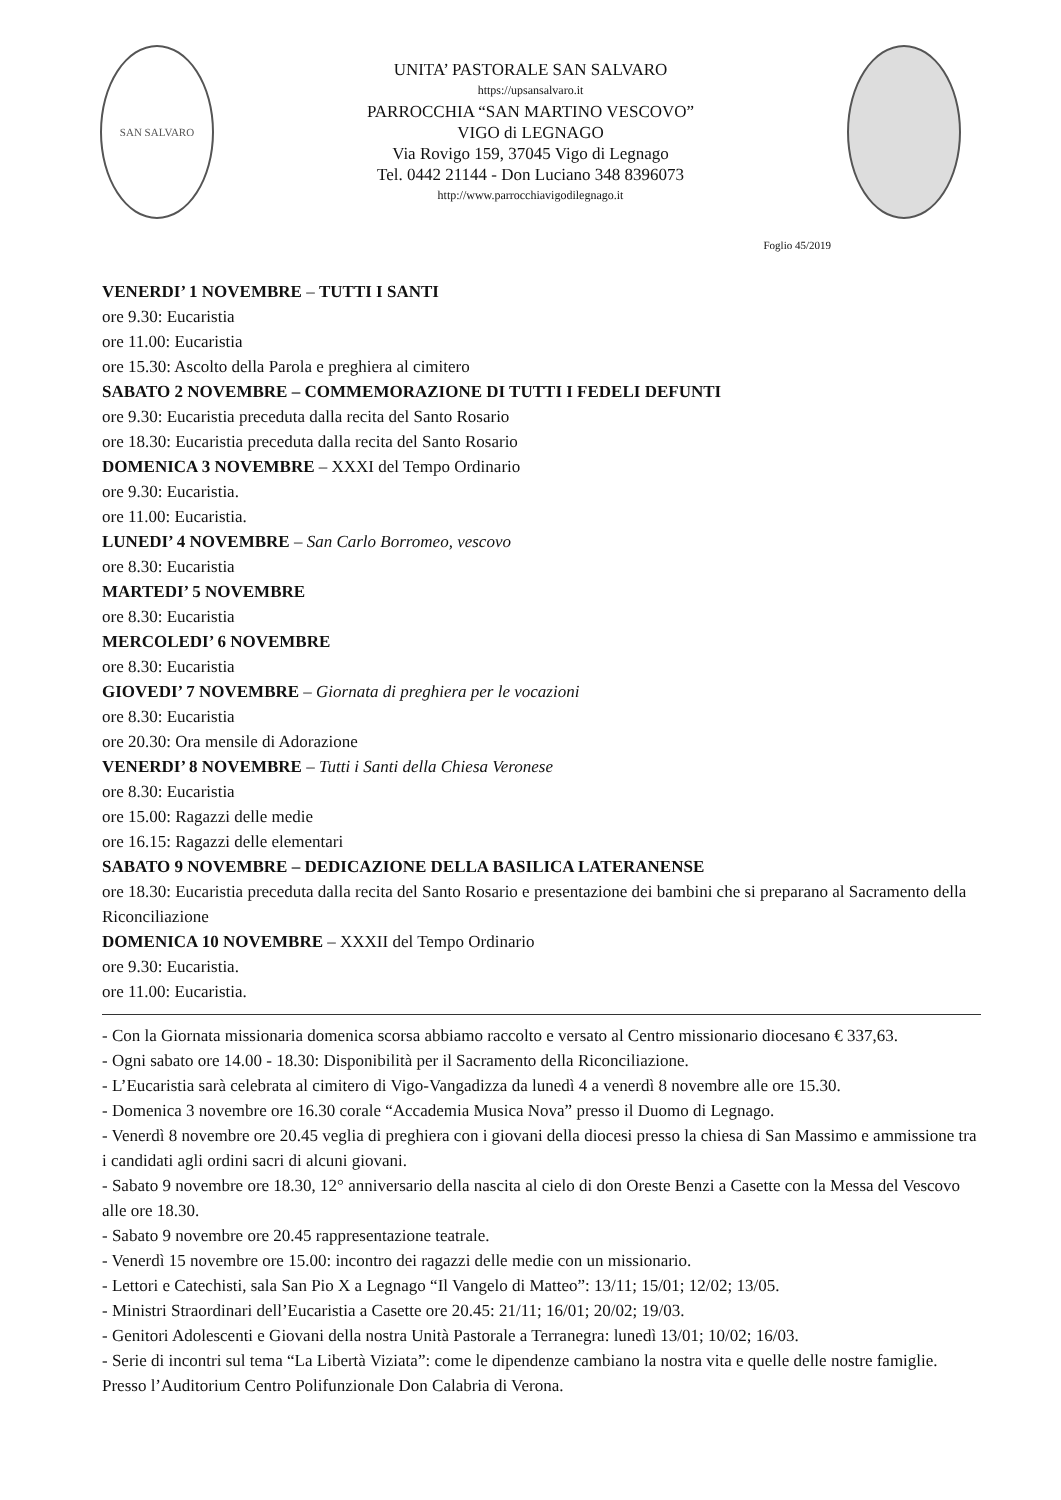SAN SALVARO
UNITA’ PASTORALE SAN SALVARO
https://upsansalvaro.it
PARROCCHIA “SAN MARTINO VESCOVO”
VIGO di LEGNAGO
Via Rovigo 159, 37045 Vigo di Legnago
Tel. 0442 21144 - Don Luciano 348 8396073
http://www.parrocchiavigodilegnago.it
Foglio 45/2019
VENERDI’ 1 NOVEMBRE – TUTTI I SANTI
ore 9.30: Eucaristia
ore 11.00: Eucaristia
ore 15.30: Ascolto della Parola e preghiera al cimitero
SABATO 2 NOVEMBRE – COMMEMORAZIONE DI TUTTI I FEDELI DEFUNTI
ore 9.30: Eucaristia preceduta dalla recita del Santo Rosario
ore 18.30: Eucaristia preceduta dalla recita del Santo Rosario
DOMENICA 3 NOVEMBRE – XXXI del Tempo Ordinario
ore 9.30: Eucaristia.
ore 11.00: Eucaristia.
LUNEDI’ 4 NOVEMBRE – San Carlo Borromeo, vescovo
ore 8.30: Eucaristia
MARTEDI’ 5 NOVEMBRE
ore 8.30: Eucaristia
MERCOLEDI’ 6 NOVEMBRE
ore 8.30: Eucaristia
GIOVEDI’ 7 NOVEMBRE – Giornata di preghiera per le vocazioni
ore 8.30: Eucaristia
ore 20.30: Ora mensile di Adorazione
VENERDI’ 8 NOVEMBRE – Tutti i Santi della Chiesa Veronese
ore 8.30: Eucaristia
ore 15.00: Ragazzi delle medie
ore 16.15: Ragazzi delle elementari
SABATO 9 NOVEMBRE – DEDICAZIONE DELLA BASILICA LATERANENSE
ore 18.30: Eucaristia preceduta dalla recita del Santo Rosario e presentazione dei bambini che si preparano al Sacramento della Riconciliazione
DOMENICA 10 NOVEMBRE – XXXII del Tempo Ordinario
ore 9.30: Eucaristia.
ore 11.00: Eucaristia.
- Con la Giornata missionaria domenica scorsa abbiamo raccolto e versato al Centro missionario diocesano € 337,63.
- Ogni sabato ore 14.00 - 18.30: Disponibilità per il Sacramento della Riconciliazione.
- L’Eucaristia sarà celebrata al cimitero di Vigo-Vangadizza da lunedì 4 a venerdì 8 novembre alle ore 15.30.
- Domenica 3 novembre ore 16.30 corale “Accademia Musica Nova” presso il Duomo di Legnago.
- Venerdì 8 novembre ore 20.45 veglia di preghiera con i giovani della diocesi presso la chiesa di San Massimo e ammissione tra i candidati agli ordini sacri di alcuni giovani.
- Sabato 9 novembre ore 18.30, 12° anniversario della nascita al cielo di don Oreste Benzi a Casette con la Messa del Vescovo alle ore 18.30.
- Sabato 9 novembre ore 20.45 rappresentazione teatrale.
- Venerdì 15 novembre ore 15.00: incontro dei ragazzi delle medie con un missionario.
- Lettori e Catechisti, sala San Pio X a Legnago “Il Vangelo di Matteo”: 13/11; 15/01; 12/02; 13/05.
- Ministri Straordinari dell’Eucaristia a Casette ore 20.45: 21/11; 16/01; 20/02; 19/03.
- Genitori Adolescenti e Giovani della nostra Unità Pastorale a Terranegra: lunedì 13/01; 10/02; 16/03.
- Serie di incontri sul tema “La Libertà Viziata”: come le dipendenze cambiano la nostra vita e quelle delle nostre famiglie. Presso l’Auditorium Centro Polifunzionale Don Calabria di Verona.